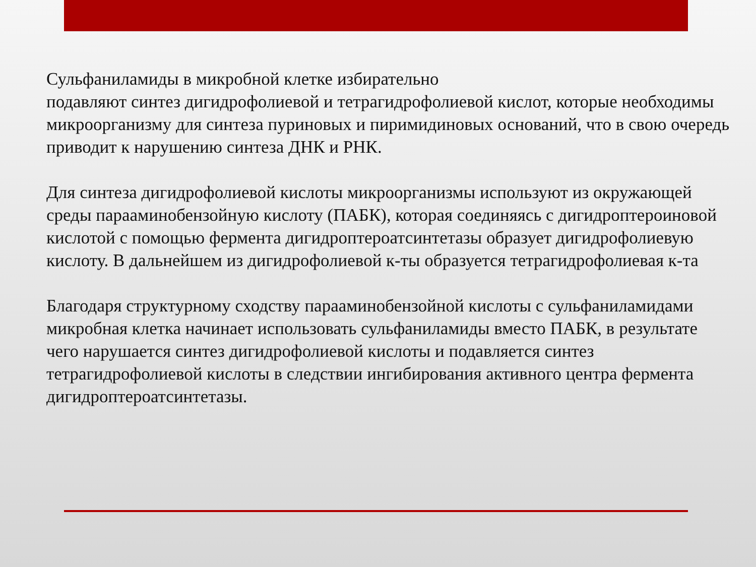Сульфаниламиды в микробной клетке избирательно
подавляют синтез дигидрофолиевой и тетрагидрофолиевой кислот, которые необходимы микроорганизму для синтеза пуриновых и пиримидиновых оснований, что в свою очередь приводит к нарушению синтеза ДНК и РНК.
Для синтеза дигидрофолиевой кислоты микроорганизмы используют из окружающей среды парааминобензойную кислоту (ПАБК), которая соединяясь с дигидроптероиновой кислотой с помощью фермента дигидроптероатсинтетазы образует дигидрофолиевую кислоту. В дальнейшем из дигидрофолиевой к-ты образуется тетрагидрофолиевая к-та
Благодаря структурному сходству парааминобензойной кислоты с сульфаниламидами микробная клетка начинает использовать сульфаниламиды вместо ПАБК, в результате чего нарушается синтез дигидрофолиевой кислоты и подавляется синтез тетрагидрофолиевой кислоты в следствии ингибирования активного центра фермента дигидроптероатсинтетазы.